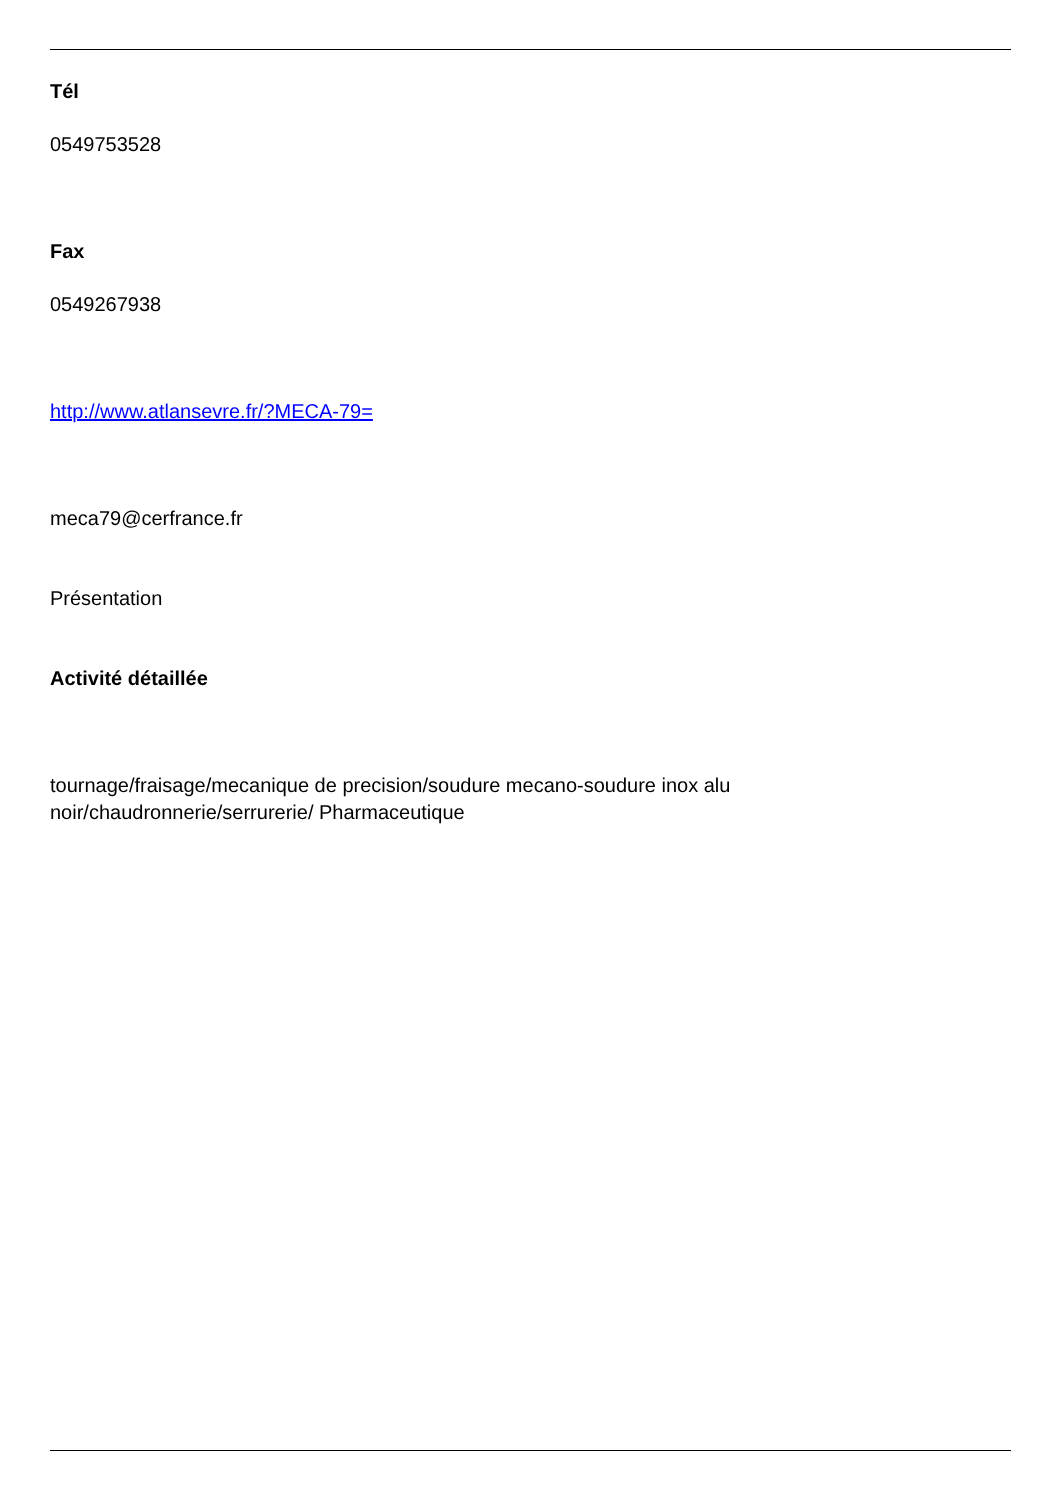Tél
0549753528
Fax
0549267938
http://www.atlansevre.fr/?MECA-79=
meca79@cerfrance.fr
Présentation
Activité détaillée
tournage/fraisage/mecanique de precision/soudure mecano-soudure inox alu
noir/chaudronnerie/serrurerie/ Pharmaceutique